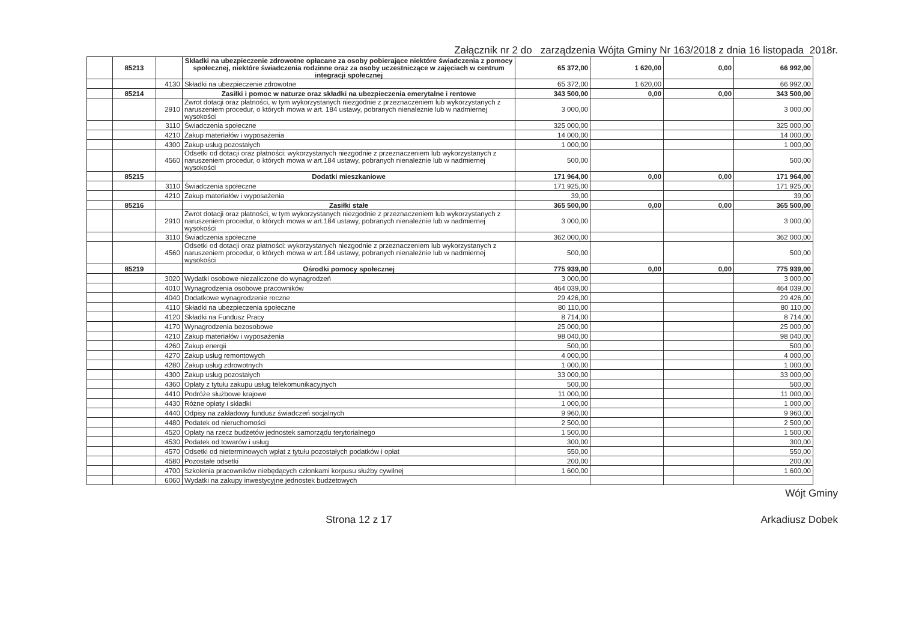Załącznik nr 2 do zarządzenia Wójta Gminy Nr 163/2018 z dnia 16 listopada 2018r.
| | 85213 | | Składki na ubezpieczenie zdrowotne opłacane za osoby pobierające niektóre świadczenia z pomocy społecznej, niektóre świadczenia rodzinne oraz za osoby uczestniczące w zajęciach w centrum integracji społecznej | 65 372,00 | 1 620,00 | 0,00 | 66 992,00 |
| | | 4130 | Składki na ubezpieczenie zdrowotne | 65 372,00 | 1 620,00 | | 66 992,00 |
| | 85214 | | Zasiłki i pomoc w naturze oraz składki na ubezpieczenia emerytalne i rentowe | 343 500,00 | 0,00 | 0,00 | 343 500,00 |
| | | 2910 | Zwrot dotacji oraz płatności, w tym wykorzystanych niezgodnie z przeznaczeniem lub wykorzystanych z naruszeniem procedur, o których mowa w art. 184 ustawy, pobranych nienależnie lub w nadmiernej wysokości | 3 000,00 | | | 3 000,00 |
| | | 3110 | Świadczenia społeczne | 325 000,00 | | | 325 000,00 |
| | | 4210 | Zakup materiałów i wyposażenia | 14 000,00 | | | 14 000,00 |
| | | 4300 | Zakup usług pozostałych | 1 000,00 | | | 1 000,00 |
| | | 4560 | Odsetki od dotacji oraz płatności: wykorzystanych niezgodnie z przeznaczeniem lub wykorzystanych z naruszeniem procedur, o których mowa w art.184 ustawy, pobranych nienależnie lub w nadmiernej wysokości | 500,00 | | | 500,00 |
| | 85215 | | Dodatki mieszkaniowe | 171 964,00 | 0,00 | 0,00 | 171 964,00 |
| | | 3110 | Świadczenia społeczne | 171 925,00 | | | 171 925,00 |
| | | 4210 | Zakup materiałów i wyposażenia | 39,00 | | | 39,00 |
| | 85216 | | Zasiłki stałe | 365 500,00 | 0,00 | 0,00 | 365 500,00 |
| | | 2910 | Zwrot dotacji oraz płatności, w tym wykorzystanych niezgodnie z przeznaczeniem lub wykorzystanych z naruszeniem procedur, o których mowa w art.184 ustawy, pobranych nienależnie lub w nadmiernej wysokości | 3 000,00 | | | 3 000,00 |
| | | 3110 | Świadczenia społeczne | 362 000,00 | | | 362 000,00 |
| | | 4560 | Odsetki od dotacji oraz płatności: wykorzystanych niezgodnie z przeznaczeniem lub wykorzystanych z naruszeniem procedur, o których mowa w art.184 ustawy, pobranych nienależnie lub w nadmiernej wysokości | 500,00 | | | 500,00 |
| | 85219 | | Ośrodki pomocy społecznej | 775 939,00 | 0,00 | 0,00 | 775 939,00 |
| | | 3020 | Wydatki osobowe niezaliczone do wynagrodzeń | 3 000,00 | | | 3 000,00 |
| | | 4010 | Wynagrodzenia osobowe pracowników | 464 039,00 | | | 464 039,00 |
| | | 4040 | Dodatkowe wynagrodzenie roczne | 29 426,00 | | | 29 426,00 |
| | | 4110 | Składki na ubezpieczenia społeczne | 80 110,00 | | | 80 110,00 |
| | | 4120 | Składki na Fundusz Pracy | 8 714,00 | | | 8 714,00 |
| | | 4170 | Wynagrodzenia bezosobowe | 25 000,00 | | | 25 000,00 |
| | | 4210 | Zakup materiałów i wyposażenia | 98 040,00 | | | 98 040,00 |
| | | 4260 | Zakup energii | 500,00 | | | 500,00 |
| | | 4270 | Zakup usług remontowych | 4 000,00 | | | 4 000,00 |
| | | 4280 | Zakup usług zdrowotnych | 1 000,00 | | | 1 000,00 |
| | | 4300 | Zakup usług pozostałych | 33 000,00 | | | 33 000,00 |
| | | 4360 | Opłaty z tytułu zakupu usług telekomunikacyjnych | 500,00 | | | 500,00 |
| | | 4410 | Podróże służbowe krajowe | 11 000,00 | | | 11 000,00 |
| | | 4430 | Różne opłaty i składki | 1 000,00 | | | 1 000,00 |
| | | 4440 | Odpisy na zakładowy fundusz świadczeń socjalnych | 9 960,00 | | | 9 960,00 |
| | | 4480 | Podatek od nieruchomości | 2 500,00 | | | 2 500,00 |
| | | 4520 | Opłaty na rzecz budżetów jednostek samorządu terytorialnego | 1 500,00 | | | 1 500,00 |
| | | 4530 | Podatek od towarów i usług | 300,00 | | | 300,00 |
| | | 4570 | Odsetki od nieterminowych wpłat z tytułu pozostałych podatków i opłat | 550,00 | | | 550,00 |
| | | 4580 | Pozostałe odsetki | 200,00 | | | 200,00 |
| | | 4700 | Szkolenia pracowników niebędących członkami korpusu służby cywilnej | 1 600,00 | | | 1 600,00 |
| | | 6060 | Wydatki na zakupy inwestycyjne jednostek budżetowych | | | | |
Wójt Gminy
Strona 12 z 17 Arkadiusz Dobek